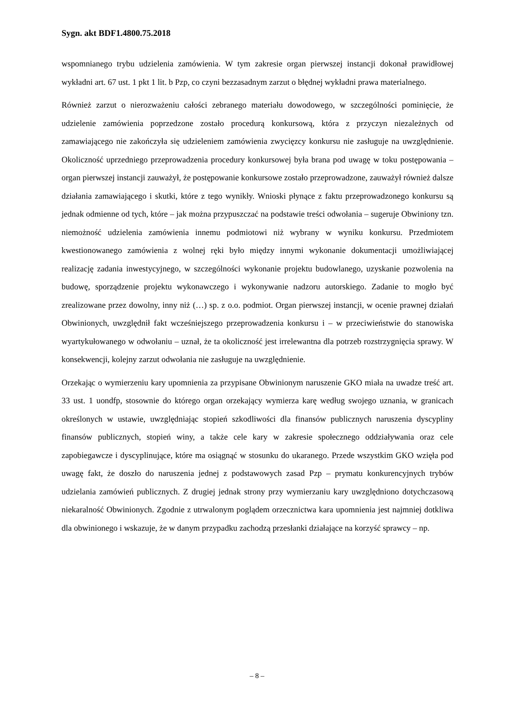Sygn. akt BDF1.4800.75.2018
wspomnianego trybu udzielenia zamówienia. W tym zakresie organ pierwszej instancji dokonał prawidłowej wykładni art. 67 ust. 1 pkt 1 lit. b Pzp, co czyni bezzasadnym zarzut o błędnej wykładni prawa materialnego.
Również zarzut o nierozważeniu całości zebranego materiału dowodowego, w szczególności pominięcie, że udzielenie zamówienia poprzedzone zostało procedurą konkursową, która z przyczyn niezależnych od zamawiającego nie zakończyła się udzieleniem zamówienia zwycięzcy konkursu nie zasługuje na uwzględnienie. Okoliczność uprzedniego przeprowadzenia procedury konkursowej była brana pod uwagę w toku postępowania – organ pierwszej instancji zauważył, że postępowanie konkursowe zostało przeprowadzone, zauważył również dalsze działania zamawiającego i skutki, które z tego wynikły. Wnioski płynące z faktu przeprowadzonego konkursu są jednak odmienne od tych, które – jak można przypuszczać na podstawie treści odwołania – sugeruje Obwiniony tzn. niemożność udzielenia zamówienia innemu podmiotowi niż wybrany w wyniku konkursu. Przedmiotem kwestionowanego zamówienia z wolnej ręki było między innymi wykonanie dokumentacji umożliwiającej realizację zadania inwestycyjnego, w szczególności wykonanie projektu budowlanego, uzyskanie pozwolenia na budowę, sporządzenie projektu wykonawczego i wykonywanie nadzoru autorskiego. Zadanie to mogło być zrealizowane przez dowolny, inny niż (…) sp. z o.o. podmiot. Organ pierwszej instancji, w ocenie prawnej działań Obwinionych, uwzględnił fakt wcześniejszego przeprowadzenia konkursu i – w przeciwieństwie do stanowiska wyartykułowanego w odwołaniu – uznał, że ta okoliczność jest irrelewantna dla potrzeb rozstrzygnięcia sprawy. W konsekwencji, kolejny zarzut odwołania nie zasługuje na uwzględnienie.
Orzekając o wymierzeniu kary upomnienia za przypisane Obwinionym naruszenie GKO miała na uwadze treść art. 33 ust. 1 uondfp, stosownie do którego organ orzekający wymierza karę według swojego uznania, w granicach określonych w ustawie, uwzględniając stopień szkodliwości dla finansów publicznych naruszenia dyscypliny finansów publicznych, stopień winy, a także cele kary w zakresie społecznego oddziaływania oraz cele zapobiegawcze i dyscyplinujące, które ma osiągnąć w stosunku do ukaranego. Przede wszystkim GKO wzięła pod uwagę fakt, że doszło do naruszenia jednej z podstawowych zasad Pzp – prymatu konkurencyjnych trybów udzielania zamówień publicznych. Z drugiej jednak strony przy wymierzaniu kary uwzględniono dotychczasową niekaralność Obwinionych. Zgodnie z utrwalonym poglądem orzecznictwa kara upomnienia jest najmniej dotkliwa dla obwinionego i wskazuje, że w danym przypadku zachodzą przesłanki działające na korzyść sprawcy – np.
– 8 –